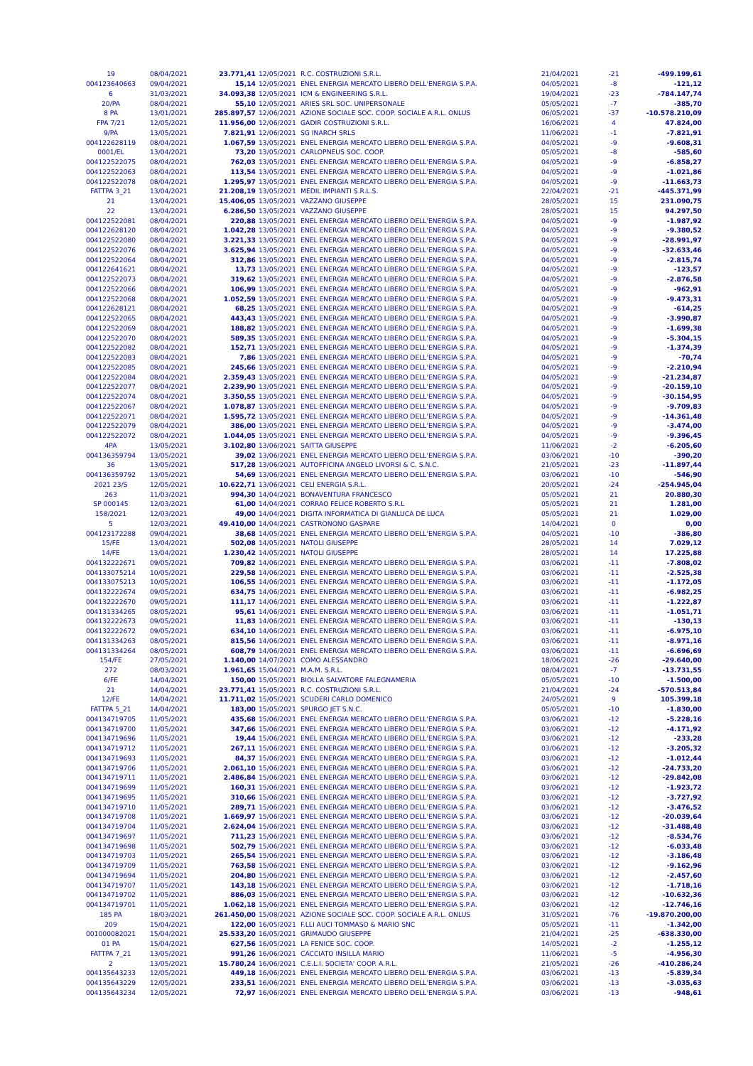| 19 | 08/04/2021 | 23.771,41 | 12/05/2021 | R.C. COSTRUZIONI S.R.L. | 21/04/2021 | -21 | -499.199,61 |
| 004123640663 | 09/04/2021 | 15,14 | 12/05/2021 | ENEL ENERGIA MERCATO LIBERO DELL'ENERGIA S.P.A. | 04/05/2021 | -8 | -121,12 |
| 6 | 31/03/2021 | 34.093,38 | 12/05/2021 | ICM & ENGINEERING S.R.L. | 19/04/2021 | -23 | -784.147,74 |
| 20/PA | 08/04/2021 | 55,10 | 12/05/2021 | ARIES SRL SOC. UNIPERSONALE | 05/05/2021 | -7 | -385,70 |
| 8 PA | 13/01/2021 | 285.897,57 | 12/06/2021 | AZIONE SOCIALE SOC. COOP. SOCIALE A.R.L. ONLUS | 06/05/2021 | -37 | -10.578.210,09 |
| FPA 7/21 | 12/05/2021 | 11.956,00 | 12/06/2021 | GADIR COSTRUZIONI S.R.L. | 16/06/2021 | 4 | 47.824,00 |
| 9/PA | 13/05/2021 | 7.821,91 | 12/06/2021 | SG INARCH SRLS | 11/06/2021 | -1 | -7.821,91 |
| 004122628119 | 08/04/2021 | 1.067,59 | 13/05/2021 | ENEL ENERGIA MERCATO LIBERO DELL'ENERGIA S.P.A. | 04/05/2021 | -9 | -9.608,31 |
| 0001/EL | 13/04/2021 | 73,20 | 13/05/2021 | CARLOPNEUS SOC. COOP. | 05/05/2021 | -8 | -585,60 |
| 004122522075 | 08/04/2021 | 762,03 | 13/05/2021 | ENEL ENERGIA MERCATO LIBERO DELL'ENERGIA S.P.A. | 04/05/2021 | -9 | -6.858,27 |
| 004122522063 | 08/04/2021 | 113,54 | 13/05/2021 | ENEL ENERGIA MERCATO LIBERO DELL'ENERGIA S.P.A. | 04/05/2021 | -9 | -1.021,86 |
| 004122522078 | 08/04/2021 | 1.295,97 | 13/05/2021 | ENEL ENERGIA MERCATO LIBERO DELL'ENERGIA S.P.A. | 04/05/2021 | -9 | -11.663,73 |
| FATTPA 3_21 | 13/04/2021 | 21.208,19 | 13/05/2021 | MEDIL IMPIANTI S.R.L.S. | 22/04/2021 | -21 | -445.371,99 |
| 21 | 13/04/2021 | 15.406,05 | 13/05/2021 | VAZZANO GIUSEPPE | 28/05/2021 | 15 | 231.090,75 |
| 22 | 13/04/2021 | 6.286,50 | 13/05/2021 | VAZZANO GIUSEPPE | 28/05/2021 | 15 | 94.297,50 |
| 004122522081 | 08/04/2021 | 220,88 | 13/05/2021 | ENEL ENERGIA MERCATO LIBERO DELL'ENERGIA S.P.A. | 04/05/2021 | -9 | -1.987,92 |
| 004122628120 | 08/04/2021 | 1.042,28 | 13/05/2021 | ENEL ENERGIA MERCATO LIBERO DELL'ENERGIA S.P.A. | 04/05/2021 | -9 | -9.380,52 |
| 004122522080 | 08/04/2021 | 3.221,33 | 13/05/2021 | ENEL ENERGIA MERCATO LIBERO DELL'ENERGIA S.P.A. | 04/05/2021 | -9 | -28.991,97 |
| 004122522076 | 08/04/2021 | 3.625,94 | 13/05/2021 | ENEL ENERGIA MERCATO LIBERO DELL'ENERGIA S.P.A. | 04/05/2021 | -9 | -32.633,46 |
| 004122522064 | 08/04/2021 | 312,86 | 13/05/2021 | ENEL ENERGIA MERCATO LIBERO DELL'ENERGIA S.P.A. | 04/05/2021 | -9 | -2.815,74 |
| 004122641621 | 08/04/2021 | 13,73 | 13/05/2021 | ENEL ENERGIA MERCATO LIBERO DELL'ENERGIA S.P.A. | 04/05/2021 | -9 | -123,57 |
| 004122522073 | 08/04/2021 | 319,62 | 13/05/2021 | ENEL ENERGIA MERCATO LIBERO DELL'ENERGIA S.P.A. | 04/05/2021 | -9 | -2.876,58 |
| 004122522066 | 08/04/2021 | 106,99 | 13/05/2021 | ENEL ENERGIA MERCATO LIBERO DELL'ENERGIA S.P.A. | 04/05/2021 | -9 | -962,91 |
| 004122522068 | 08/04/2021 | 1.052,59 | 13/05/2021 | ENEL ENERGIA MERCATO LIBERO DELL'ENERGIA S.P.A. | 04/05/2021 | -9 | -9.473,31 |
| 004122628121 | 08/04/2021 | 68,25 | 13/05/2021 | ENEL ENERGIA MERCATO LIBERO DELL'ENERGIA S.P.A. | 04/05/2021 | -9 | -614,25 |
| 004122522065 | 08/04/2021 | 443,43 | 13/05/2021 | ENEL ENERGIA MERCATO LIBERO DELL'ENERGIA S.P.A. | 04/05/2021 | -9 | -3.990,87 |
| 004122522069 | 08/04/2021 | 188,82 | 13/05/2021 | ENEL ENERGIA MERCATO LIBERO DELL'ENERGIA S.P.A. | 04/05/2021 | -9 | -1.699,38 |
| 004122522070 | 08/04/2021 | 589,35 | 13/05/2021 | ENEL ENERGIA MERCATO LIBERO DELL'ENERGIA S.P.A. | 04/05/2021 | -9 | -5.304,15 |
| 004122522082 | 08/04/2021 | 152,71 | 13/05/2021 | ENEL ENERGIA MERCATO LIBERO DELL'ENERGIA S.P.A. | 04/05/2021 | -9 | -1.374,39 |
| 004122522083 | 08/04/2021 | 7,86 | 13/05/2021 | ENEL ENERGIA MERCATO LIBERO DELL'ENERGIA S.P.A. | 04/05/2021 | -9 | -70,74 |
| 004122522085 | 08/04/2021 | 245,66 | 13/05/2021 | ENEL ENERGIA MERCATO LIBERO DELL'ENERGIA S.P.A. | 04/05/2021 | -9 | -2.210,94 |
| 004122522084 | 08/04/2021 | 2.359,43 | 13/05/2021 | ENEL ENERGIA MERCATO LIBERO DELL'ENERGIA S.P.A. | 04/05/2021 | -9 | -21.234,87 |
| 004122522077 | 08/04/2021 | 2.239,90 | 13/05/2021 | ENEL ENERGIA MERCATO LIBERO DELL'ENERGIA S.P.A. | 04/05/2021 | -9 | -20.159,10 |
| 004122522074 | 08/04/2021 | 3.350,55 | 13/05/2021 | ENEL ENERGIA MERCATO LIBERO DELL'ENERGIA S.P.A. | 04/05/2021 | -9 | -30.154,95 |
| 004122522067 | 08/04/2021 | 1.078,87 | 13/05/2021 | ENEL ENERGIA MERCATO LIBERO DELL'ENERGIA S.P.A. | 04/05/2021 | -9 | -9.709,83 |
| 004122522071 | 08/04/2021 | 1.595,72 | 13/05/2021 | ENEL ENERGIA MERCATO LIBERO DELL'ENERGIA S.P.A. | 04/05/2021 | -9 | -14.361,48 |
| 004122522079 | 08/04/2021 | 386,00 | 13/05/2021 | ENEL ENERGIA MERCATO LIBERO DELL'ENERGIA S.P.A. | 04/05/2021 | -9 | -3.474,00 |
| 004122522072 | 08/04/2021 | 1.044,05 | 13/05/2021 | ENEL ENERGIA MERCATO LIBERO DELL'ENERGIA S.P.A. | 04/05/2021 | -9 | -9.396,45 |
| 4PA | 13/05/2021 | 3.102,80 | 13/06/2021 | SAITTA GIUSEPPE | 11/06/2021 | -2 | -6.205,60 |
| 004136359794 | 13/05/2021 | 39,02 | 13/06/2021 | ENEL ENERGIA MERCATO LIBERO DELL'ENERGIA S.P.A. | 03/06/2021 | -10 | -390,20 |
| 36 | 13/05/2021 | 517,28 | 13/06/2021 | AUTOFFICINA ANGELO LIVORSI & C. S.N.C. | 21/05/2021 | -23 | -11.897,44 |
| 004136359792 | 13/05/2021 | 54,69 | 13/06/2021 | ENEL ENERGIA MERCATO LIBERO DELL'ENERGIA S.P.A. | 03/06/2021 | -10 | -546,90 |
| 2021 23/S | 12/05/2021 | 10.622,71 | 13/06/2021 | CELI ENERGIA S.R.L. | 20/05/2021 | -24 | -254.945,04 |
| 263 | 11/03/2021 | 994,30 | 14/04/2021 | BONAVENTURA FRANCESCO | 05/05/2021 | 21 | 20.880,30 |
| SP 000145 | 12/03/2021 | 61,00 | 14/04/2021 | CORRAO FELICE ROBERTO S.R.L | 05/05/2021 | 21 | 1.281,00 |
| 158/2021 | 12/03/2021 | 49,00 | 14/04/2021 | DIGITA INFORMATICA DI GIANLUCA DE LUCA | 05/05/2021 | 21 | 1.029,00 |
| 5 | 12/03/2021 | 49.410,00 | 14/04/2021 | CASTRONONO GASPARE | 14/04/2021 | 0 | 0,00 |
| 004123172288 | 09/04/2021 | 38,68 | 14/05/2021 | ENEL ENERGIA MERCATO LIBERO DELL'ENERGIA S.P.A. | 04/05/2021 | -10 | -386,80 |
| 15/FE | 13/04/2021 | 502,08 | 14/05/2021 | NATOLI GIUSEPPE | 28/05/2021 | 14 | 7.029,12 |
| 14/FE | 13/04/2021 | 1.230,42 | 14/05/2021 | NATOLI GIUSEPPE | 28/05/2021 | 14 | 17.225,88 |
| 004132222671 | 09/05/2021 | 709,82 | 14/06/2021 | ENEL ENERGIA MERCATO LIBERO DELL'ENERGIA S.P.A. | 03/06/2021 | -11 | -7.808,02 |
| 004133075214 | 10/05/2021 | 229,58 | 14/06/2021 | ENEL ENERGIA MERCATO LIBERO DELL'ENERGIA S.P.A. | 03/06/2021 | -11 | -2.525,38 |
| 004133075213 | 10/05/2021 | 106,55 | 14/06/2021 | ENEL ENERGIA MERCATO LIBERO DELL'ENERGIA S.P.A. | 03/06/2021 | -11 | -1.172,05 |
| 004132222674 | 09/05/2021 | 634,75 | 14/06/2021 | ENEL ENERGIA MERCATO LIBERO DELL'ENERGIA S.P.A. | 03/06/2021 | -11 | -6.982,25 |
| 004132222670 | 09/05/2021 | 111,17 | 14/06/2021 | ENEL ENERGIA MERCATO LIBERO DELL'ENERGIA S.P.A. | 03/06/2021 | -11 | -1.222,87 |
| 004131334265 | 08/05/2021 | 95,61 | 14/06/2021 | ENEL ENERGIA MERCATO LIBERO DELL'ENERGIA S.P.A. | 03/06/2021 | -11 | -1.051,71 |
| 004132222673 | 09/05/2021 | 11,83 | 14/06/2021 | ENEL ENERGIA MERCATO LIBERO DELL'ENERGIA S.P.A. | 03/06/2021 | -11 | -130,13 |
| 004132222672 | 09/05/2021 | 634,10 | 14/06/2021 | ENEL ENERGIA MERCATO LIBERO DELL'ENERGIA S.P.A. | 03/06/2021 | -11 | -6.975,10 |
| 004131334263 | 08/05/2021 | 815,56 | 14/06/2021 | ENEL ENERGIA MERCATO LIBERO DELL'ENERGIA S.P.A. | 03/06/2021 | -11 | -8.971,16 |
| 004131334264 | 08/05/2021 | 608,79 | 14/06/2021 | ENEL ENERGIA MERCATO LIBERO DELL'ENERGIA S.P.A. | 03/06/2021 | -11 | -6.696,69 |
| 154/FE | 27/05/2021 | 1.140,00 | 14/07/2021 | COMO ALESSANDRO | 18/06/2021 | -26 | -29.640,00 |
| 272 | 08/03/2021 | 1.961,65 | 15/04/2021 | M.A.M. S.R.L. | 08/04/2021 | -7 | -13.731,55 |
| 6/FE | 14/04/2021 | 150,00 | 15/05/2021 | BIOLLA SALVATORE FALEGNAMERIA | 05/05/2021 | -10 | -1.500,00 |
| 21 | 14/04/2021 | 23.771,41 | 15/05/2021 | R.C. COSTRUZIONI S.R.L. | 21/04/2021 | -24 | -570.513,84 |
| 12/FE | 14/04/2021 | 11.711,02 | 15/05/2021 | SCUDERI CARLO DOMENICO | 24/05/2021 | 9 | 105.399,18 |
| FATTPA 5_21 | 14/04/2021 | 183,00 | 15/05/2021 | SPURGO JET S.N.C. | 05/05/2021 | -10 | -1.830,00 |
| 004134719705 | 11/05/2021 | 435,68 | 15/06/2021 | ENEL ENERGIA MERCATO LIBERO DELL'ENERGIA S.P.A. | 03/06/2021 | -12 | -5.228,16 |
| 004134719700 | 11/05/2021 | 347,66 | 15/06/2021 | ENEL ENERGIA MERCATO LIBERO DELL'ENERGIA S.P.A. | 03/06/2021 | -12 | -4.171,92 |
| 004134719696 | 11/05/2021 | 19,44 | 15/06/2021 | ENEL ENERGIA MERCATO LIBERO DELL'ENERGIA S.P.A. | 03/06/2021 | -12 | -233,28 |
| 004134719712 | 11/05/2021 | 267,11 | 15/06/2021 | ENEL ENERGIA MERCATO LIBERO DELL'ENERGIA S.P.A. | 03/06/2021 | -12 | -3.205,32 |
| 004134719693 | 11/05/2021 | 84,37 | 15/06/2021 | ENEL ENERGIA MERCATO LIBERO DELL'ENERGIA S.P.A. | 03/06/2021 | -12 | -1.012,44 |
| 004134719706 | 11/05/2021 | 2.061,10 | 15/06/2021 | ENEL ENERGIA MERCATO LIBERO DELL'ENERGIA S.P.A. | 03/06/2021 | -12 | -24.733,20 |
| 004134719711 | 11/05/2021 | 2.486,84 | 15/06/2021 | ENEL ENERGIA MERCATO LIBERO DELL'ENERGIA S.P.A. | 03/06/2021 | -12 | -29.842,08 |
| 004134719699 | 11/05/2021 | 160,31 | 15/06/2021 | ENEL ENERGIA MERCATO LIBERO DELL'ENERGIA S.P.A. | 03/06/2021 | -12 | -1.923,72 |
| 004134719695 | 11/05/2021 | 310,66 | 15/06/2021 | ENEL ENERGIA MERCATO LIBERO DELL'ENERGIA S.P.A. | 03/06/2021 | -12 | -3.727,92 |
| 004134719710 | 11/05/2021 | 289,71 | 15/06/2021 | ENEL ENERGIA MERCATO LIBERO DELL'ENERGIA S.P.A. | 03/06/2021 | -12 | -3.476,52 |
| 004134719708 | 11/05/2021 | 1.669,97 | 15/06/2021 | ENEL ENERGIA MERCATO LIBERO DELL'ENERGIA S.P.A. | 03/06/2021 | -12 | -20.039,64 |
| 004134719704 | 11/05/2021 | 2.624,04 | 15/06/2021 | ENEL ENERGIA MERCATO LIBERO DELL'ENERGIA S.P.A. | 03/06/2021 | -12 | -31.488,48 |
| 004134719697 | 11/05/2021 | 711,23 | 15/06/2021 | ENEL ENERGIA MERCATO LIBERO DELL'ENERGIA S.P.A. | 03/06/2021 | -12 | -8.534,76 |
| 004134719698 | 11/05/2021 | 502,79 | 15/06/2021 | ENEL ENERGIA MERCATO LIBERO DELL'ENERGIA S.P.A. | 03/06/2021 | -12 | -6.033,48 |
| 004134719703 | 11/05/2021 | 265,54 | 15/06/2021 | ENEL ENERGIA MERCATO LIBERO DELL'ENERGIA S.P.A. | 03/06/2021 | -12 | -3.186,48 |
| 004134719709 | 11/05/2021 | 763,58 | 15/06/2021 | ENEL ENERGIA MERCATO LIBERO DELL'ENERGIA S.P.A. | 03/06/2021 | -12 | -9.162,96 |
| 004134719694 | 11/05/2021 | 204,80 | 15/06/2021 | ENEL ENERGIA MERCATO LIBERO DELL'ENERGIA S.P.A. | 03/06/2021 | -12 | -2.457,60 |
| 004134719707 | 11/05/2021 | 143,18 | 15/06/2021 | ENEL ENERGIA MERCATO LIBERO DELL'ENERGIA S.P.A. | 03/06/2021 | -12 | -1.718,16 |
| 004134719702 | 11/05/2021 | 886,03 | 15/06/2021 | ENEL ENERGIA MERCATO LIBERO DELL'ENERGIA S.P.A. | 03/06/2021 | -12 | -10.632,36 |
| 004134719701 | 11/05/2021 | 1.062,18 | 15/06/2021 | ENEL ENERGIA MERCATO LIBERO DELL'ENERGIA S.P.A. | 03/06/2021 | -12 | -12.746,16 |
| 185 PA | 18/03/2021 | 261.450,00 | 15/08/2021 | AZIONE SOCIALE SOC. COOP. SOCIALE A.R.L. ONLUS | 31/05/2021 | -76 | -19.870.200,00 |
| 209 | 15/04/2021 | 122,00 | 16/05/2021 | F.LLI AUCI TOMMASO & MARIO SNC | 05/05/2021 | -11 | -1.342,00 |
| 001000082021 | 15/04/2021 | 25.533,20 | 16/05/2021 | GRIMAUDO GIUSEPPE | 21/04/2021 | -25 | -638.330,00 |
| 01 PA | 15/04/2021 | 627,56 | 16/05/2021 | LA FENICE SOC. COOP. | 14/05/2021 | -2 | -1.255,12 |
| FATTPA 7_21 | 13/05/2021 | 991,26 | 16/06/2021 | CACCIATO INSILLA MARIO | 11/06/2021 | -5 | -4.956,30 |
| 2 | 13/05/2021 | 15.780,24 | 16/06/2021 | C.E.L.I. SOCIETA' COOP. A.R.L. | 21/05/2021 | -26 | -410.286,24 |
| 004135643233 | 12/05/2021 | 449,18 | 16/06/2021 | ENEL ENERGIA MERCATO LIBERO DELL'ENERGIA S.P.A. | 03/06/2021 | -13 | -5.839,34 |
| 004135643229 | 12/05/2021 | 233,51 | 16/06/2021 | ENEL ENERGIA MERCATO LIBERO DELL'ENERGIA S.P.A. | 03/06/2021 | -13 | -3.035,63 |
| 004135643234 | 12/05/2021 | 72,97 | 16/06/2021 | ENEL ENERGIA MERCATO LIBERO DELL'ENERGIA S.P.A. | 03/06/2021 | -13 | -948,61 |